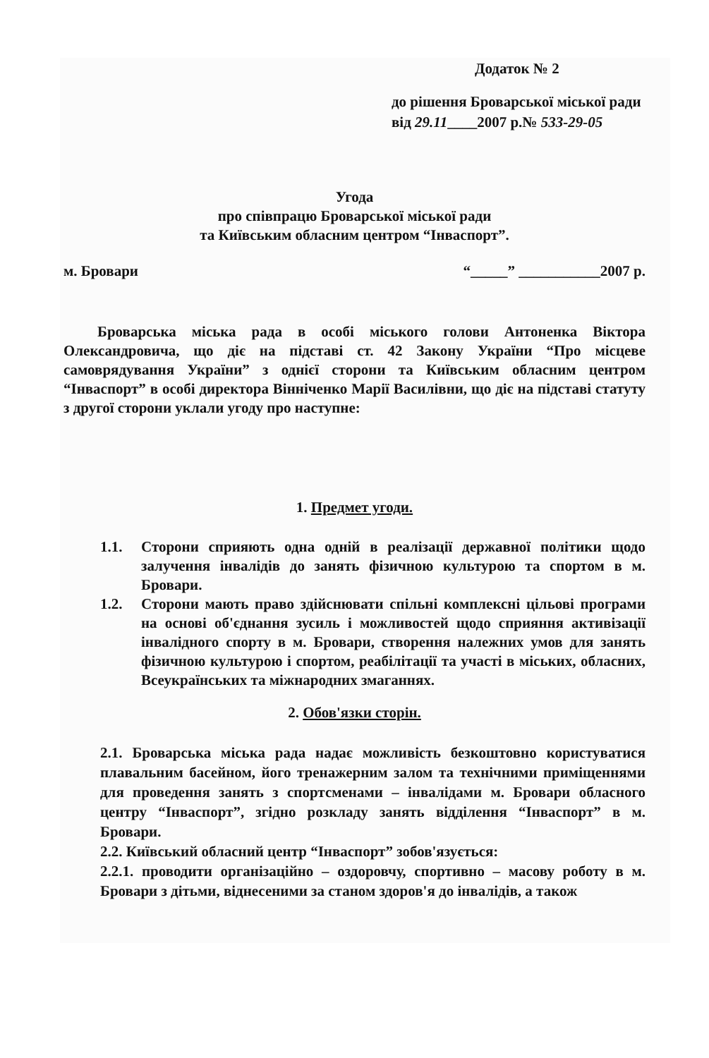Додаток № 2
до рішення Броварської міської ради
від 29.11____2007 р.№ 533-29-05
Угода
про співпрацю Броварської міської ради
та Київським обласним центром “Інваспорт”.
м. Бровари “_____” ___________2007 р.
Броварська міська рада в особі міського голови Антоненка Віктора Олександровича, що діє на підставі ст. 42 Закону України “Про місцеве самоврядування України” з однієї сторони та Київським обласним центром “Інваспорт” в особі директора Вінніченко Марії Василівни, що діє на підставі статуту з другої сторони уклали угоду про наступне:
1. Предмет угоди.
1.1. Сторони сприяють одна одній в реалізації державної політики щодо залучення інвалідів до занять фізичною культурою та спортом в м. Бровари.
1.2. Сторони мають право здійснювати спільні комплексні цільові програми на основі об'єднання зусиль і можливостей щодо сприяння активізації інвалідного спорту в м. Бровари, створення належних умов для занять фізичною культурою і спортом, реабілітації та участі в міських, обласних, Всеукраїнських та міжнародних змаганнях.
2. Обов'язки сторін.
2.1. Броварська міська рада надає можливість безкоштовно користуватися плавальним басейном, його тренажерним залом та технічними приміщеннями для проведення занять з спортсменами – інвалідами м. Бровари обласного центру “Інваспорт”, згідно розкладу занять відділення “Інваспорт” в м. Бровари.
2.2. Київський обласний центр “Інваспорт” зобов'язується:
2.2.1. проводити організаційно – оздоровчу, спортивно – масову роботу в м. Бровари з дітьми, віднесеними за станом здоров'я до інвалідів, а також